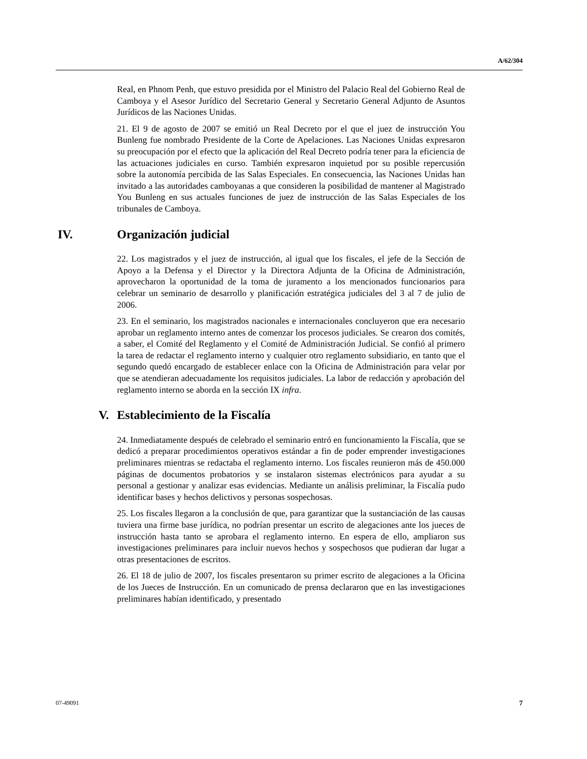A/62/304
Real, en Phnom Penh, que estuvo presidida por el Ministro del Palacio Real del Gobierno Real de Camboya y el Asesor Jurídico del Secretario General y Secretario General Adjunto de Asuntos Jurídicos de las Naciones Unidas.
21. El 9 de agosto de 2007 se emitió un Real Decreto por el que el juez de instrucción You Bunleng fue nombrado Presidente de la Corte de Apelaciones. Las Naciones Unidas expresaron su preocupación por el efecto que la aplicación del Real Decreto podría tener para la eficiencia de las actuaciones judiciales en curso. También expresaron inquietud por su posible repercusión sobre la autonomía percibida de las Salas Especiales. En consecuencia, las Naciones Unidas han invitado a las autoridades camboyanas a que consideren la posibilidad de mantener al Magistrado You Bunleng en sus actuales funciones de juez de instrucción de las Salas Especiales de los tribunales de Camboya.
IV. Organización judicial
22. Los magistrados y el juez de instrucción, al igual que los fiscales, el jefe de la Sección de Apoyo a la Defensa y el Director y la Directora Adjunta de la Oficina de Administración, aprovecharon la oportunidad de la toma de juramento a los mencionados funcionarios para celebrar un seminario de desarrollo y planificación estratégica judiciales del 3 al 7 de julio de 2006.
23. En el seminario, los magistrados nacionales e internacionales concluyeron que era necesario aprobar un reglamento interno antes de comenzar los procesos judiciales. Se crearon dos comités, a saber, el Comité del Reglamento y el Comité de Administración Judicial. Se confió al primero la tarea de redactar el reglamento interno y cualquier otro reglamento subsidiario, en tanto que el segundo quedó encargado de establecer enlace con la Oficina de Administración para velar por que se atendieran adecuadamente los requisitos judiciales. La labor de redacción y aprobación del reglamento interno se aborda en la sección IX infra.
V. Establecimiento de la Fiscalía
24. Inmediatamente después de celebrado el seminario entró en funcionamiento la Fiscalía, que se dedicó a preparar procedimientos operativos estándar a fin de poder emprender investigaciones preliminares mientras se redactaba el reglamento interno. Los fiscales reunieron más de 450.000 páginas de documentos probatorios y se instalaron sistemas electrónicos para ayudar a su personal a gestionar y analizar esas evidencias. Mediante un análisis preliminar, la Fiscalía pudo identificar bases y hechos delictivos y personas sospechosas.
25. Los fiscales llegaron a la conclusión de que, para garantizar que la sustanciación de las causas tuviera una firme base jurídica, no podrían presentar un escrito de alegaciones ante los jueces de instrucción hasta tanto se aprobara el reglamento interno. En espera de ello, ampliaron sus investigaciones preliminares para incluir nuevos hechos y sospechosos que pudieran dar lugar a otras presentaciones de escritos.
26. El 18 de julio de 2007, los fiscales presentaron su primer escrito de alegaciones a la Oficina de los Jueces de Instrucción. En un comunicado de prensa declararon que en las investigaciones preliminares habían identificado, y presentado
07-49091 7